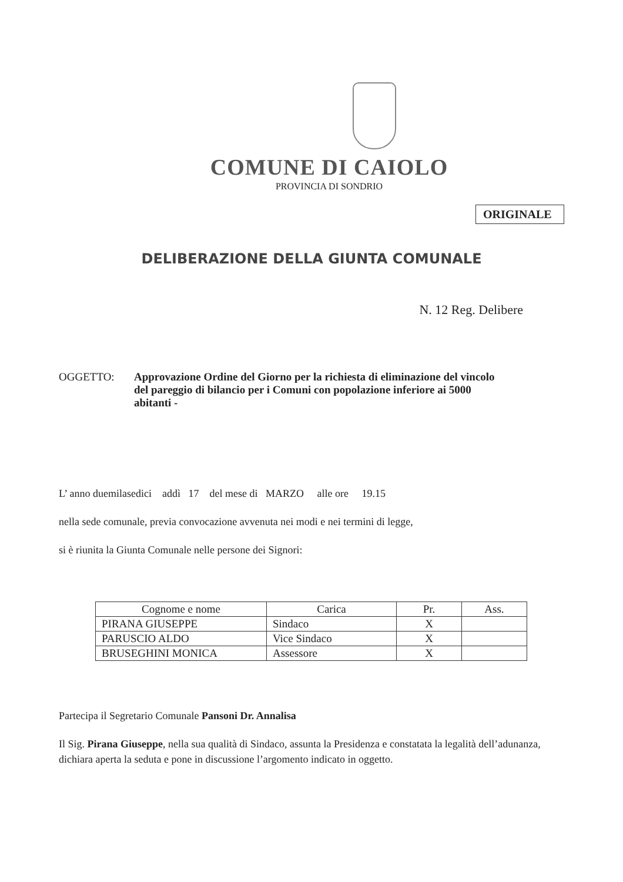COMUNE DI CAIOLO
PROVINCIA DI SONDRIO
ORIGINALE
DELIBERAZIONE DELLA GIUNTA COMUNALE
N. 12 Reg. Delibere
OGGETTO: Approvazione Ordine del Giorno per la richiesta di eliminazione del vincolo del pareggio di bilancio per i Comuni con popolazione inferiore ai 5000 abitanti -
L’ anno duemilasedici addì 17 del mese di MARZO alle ore 19.15
nella sede comunale, previa convocazione avvenuta nei modi e nei termini di legge,
si è riunita la Giunta Comunale nelle persone dei Signori:
| Cognome e nome | Carica | Pr. | Ass. |
| --- | --- | --- | --- |
| PIRANA GIUSEPPE | Sindaco | X | |
| PARUSCIO ALDO | Vice Sindaco | X | |
| BRUSEGHINI MONICA | Assessore | X | |
Partecipa il Segretario Comunale Pansoni Dr. Annalisa
Il Sig. Pirana Giuseppe, nella sua qualità di Sindaco, assunta la Presidenza e constatata la legalità dell’adunanza, dichiara aperta la seduta e pone in discussione l’argomento indicato in oggetto.